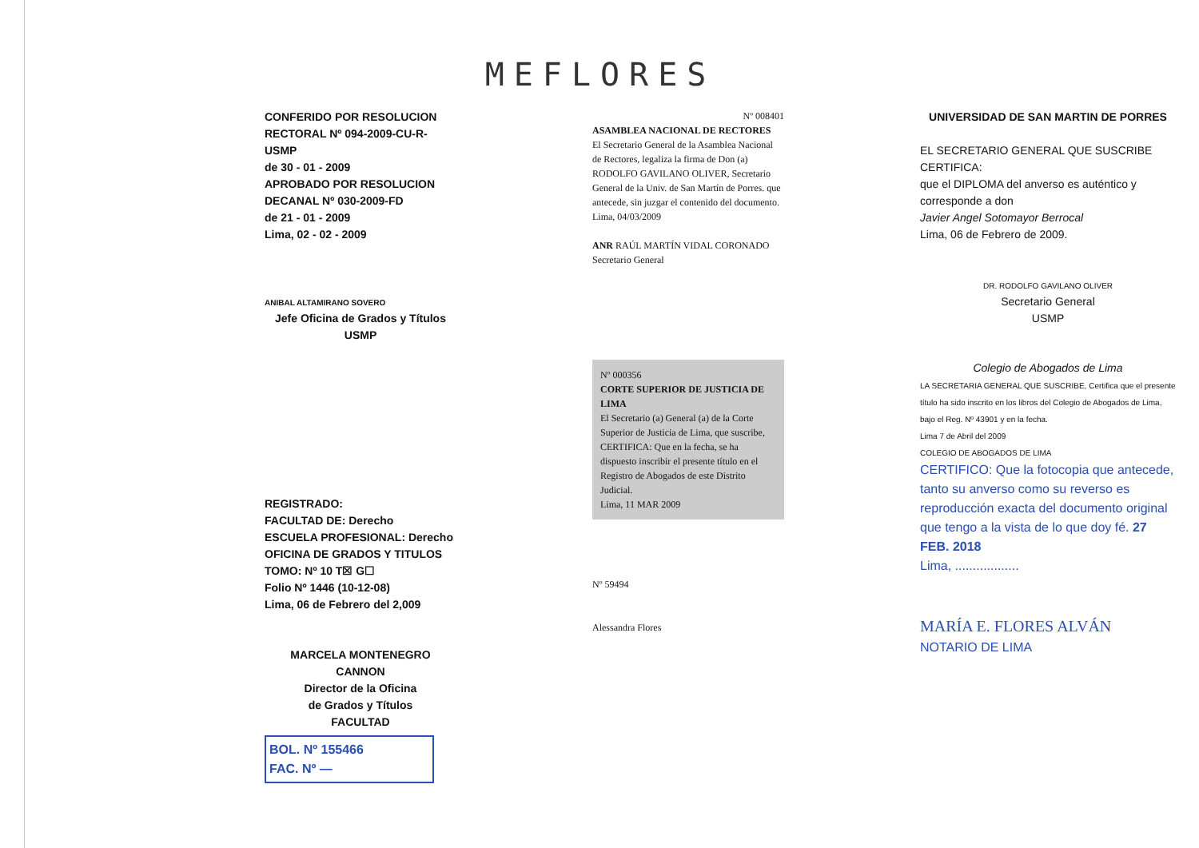MEFLORES
CONFERIDO POR RESOLUCION
RECTORAL Nº 094-2009-CU-R-USMP
de 30 - 01 - 2009
APROBADO POR RESOLUCION
DECANAL Nº 030-2009-FD
de 21 - 01 - 2009
Lima, 02 - 02 - 2009
ANIBAL ALTAMIRANO SOVERO
Jefe Oficina de Grados y Títulos
USMP
Nº 008401
ASAMBLEA NACIONAL DE RECTORES
El Secretario General de la Asamblea Nacional de Rectores, legaliza la firma de Don (a) RODOLFO GAVILANO OLIVER, Secretario General de la Univ. de San Martín de Porres. que antecede, sin juzgar el contenido del documento.
Lima, 04/03/2009
ANR RAÚL MARTÍN VIDAL CORONADO
Secretario General
UNIVERSIDAD DE SAN MARTIN DE PORRES
EL SECRETARIO GENERAL QUE SUSCRIBE CERTIFICA:
que el DIPLOMA del anverso es auténtico y corresponde a don
Javier Angel Sotomayor Berrocal
Lima, 06 de Febrero de 2009.
DR. RODOLFO GAVILANO OLIVER
Secretario General
USMP
REGISTRADO:
FACULTAD DE: Derecho
ESCUELA PROFESIONAL: Derecho
OFICINA DE GRADOS Y TITULOS
TOMO: Nº 10 T☒ G☐
Folio Nº 1446 (10-12-08)
Lima, 06 de Febrero del 2,009
MARCELA MONTENEGRO CANNON
Director de la Oficina
de Grados y Títulos
FACULTAD
BOL. Nº 155466
FAC. Nº —
Nº 000356
CORTE SUPERIOR DE JUSTICIA DE LIMA
El Secretario (a) General (a) de la Corte Superior de Justicia de Lima, que suscribe, CERTIFICA: Que en la fecha, se ha dispuesto inscribir el presente título en el Registro de Abogados de este Distrito Judicial.
Lima, 11 MAR 2009
Nº 59494
Alessandra Flores
Colegio de Abogados de Lima
LA SECRETARIA GENERAL QUE SUSCRIBE, Certifica que el presente título ha sido inscrito en los libros del Colegio de Abogados de Lima, bajo el Reg. Nº 43901 y en la fecha.
Lima 7 de Abril del 2009
COLEGIO DE ABOGADOS DE LIMA
CERTIFICO: Que la fotocopia que antecede, tanto su anverso como su reverso es reproducción exacta del documento original que tengo a la vista de lo que doy fé. 27 FEB. 2018
Lima, ..................
MARÍA E. FLORES ALVÁN
NOTARIO DE LIMA